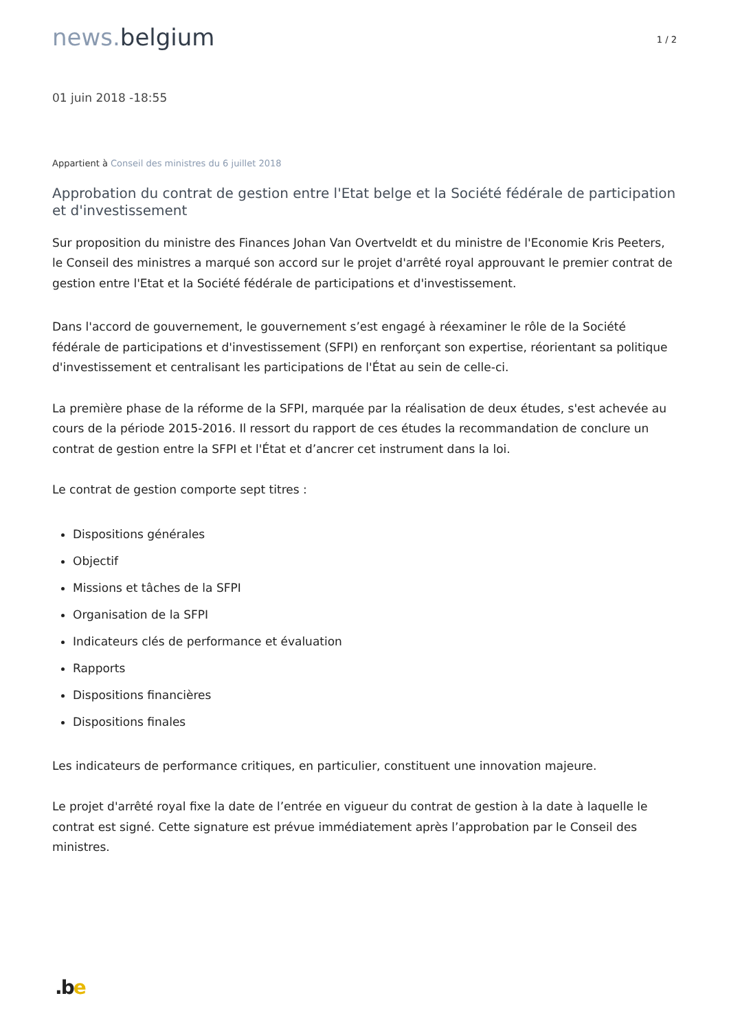news. belgium
1 / 2
01 juin 2018 -18:55
Appartient à Conseil des ministres du 6 juillet 2018
Approbation du contrat de gestion entre l'Etat belge et la Société fédérale de participation et d'investissement
Sur proposition du ministre des Finances Johan Van Overtveldt et du ministre de l'Economie Kris Peeters, le Conseil des ministres a marqué son accord sur le projet d'arrêté royal approuvant le premier contrat de gestion entre l'Etat et la Société fédérale de participations et d'investissement.
Dans l'accord de gouvernement, le gouvernement s’est engagé à réexaminer le rôle de la Société fédérale de participations et d'investissement (SFPI) en renforçant son expertise, réorientant sa politique d'investissement et centralisant les participations de l'État au sein de celle-ci.
La première phase de la réforme de la SFPI, marquée par la réalisation de deux études, s'est achevée au cours de la période 2015-2016. Il ressort du rapport de ces études la recommandation de conclure un contrat de gestion entre la SFPI et l'État et d’ancrer cet instrument dans la loi.
Le contrat de gestion comporte sept titres :
Dispositions générales
Objectif
Missions et tâches de la SFPI
Organisation de la SFPI
Indicateurs clés de performance et évaluation
Rapports
Dispositions financières
Dispositions finales
Les indicateurs de performance critiques, en particulier, constituent une innovation majeure.
Le projet d'arrêté royal fixe la date de l’entrée en vigueur du contrat de gestion à la date à laquelle le contrat est signé. Cette signature est prévue immédiatement après l’approbation par le Conseil des ministres.
.be